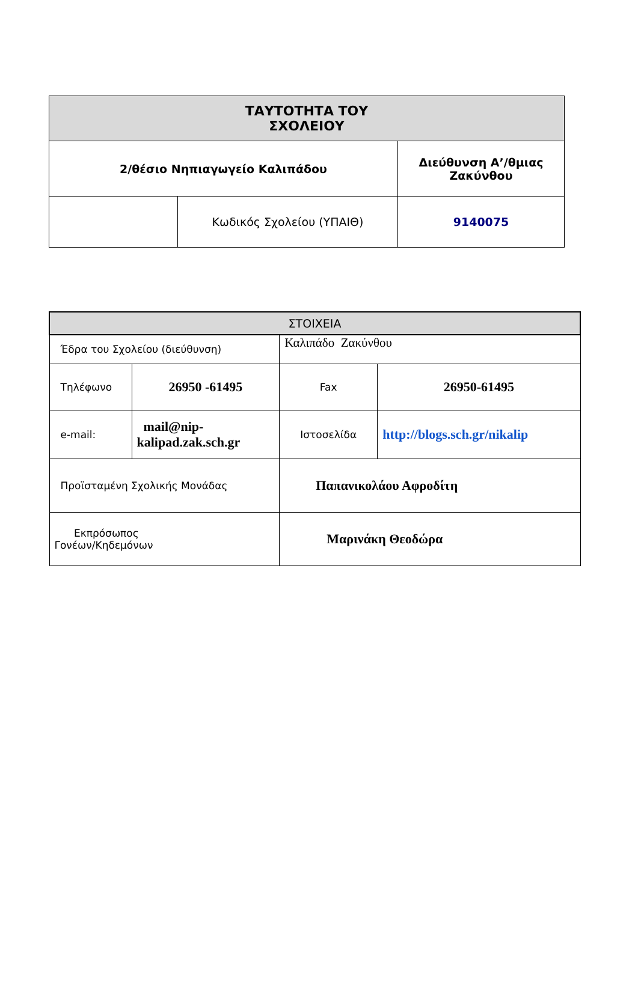| ΤΑΥΤΟΤΗΤΑ ΤΟΥ ΣΧΟΛΕΙΟΥ | | |
| --- | --- | --- |
| 2/θέσιο Νηπιαγωγείο Καλιπάδου | | Διεύθυνση Α’/θμιας Ζακύνθου |
| | Κωδικός Σχολείου (ΥΠΑΙΘ) | 9140075 |
| ΣΤΟΙΧΕΙΑ | | | |
| --- | --- | --- | --- |
| Έδρα του Σχολείου (διεύθυνση) | | Καλιπάδο Ζακύνθου | |
| Τηλέφωνο | 26950 -61495 | Fax | 26950-61495 |
| e-mail: | mail@nip- kalipad.zak.sch.gr | Ιστοσελίδα | http://blogs.sch.gr/nikalip |
| Προϊσταμένη Σχολικής Μονάδας | | Παπανικολάου Αφροδίτη | |
| Εκπρόσωπος Γονέων/Κηδεμόνων | | Μαρινάκη Θεοδώρα | |